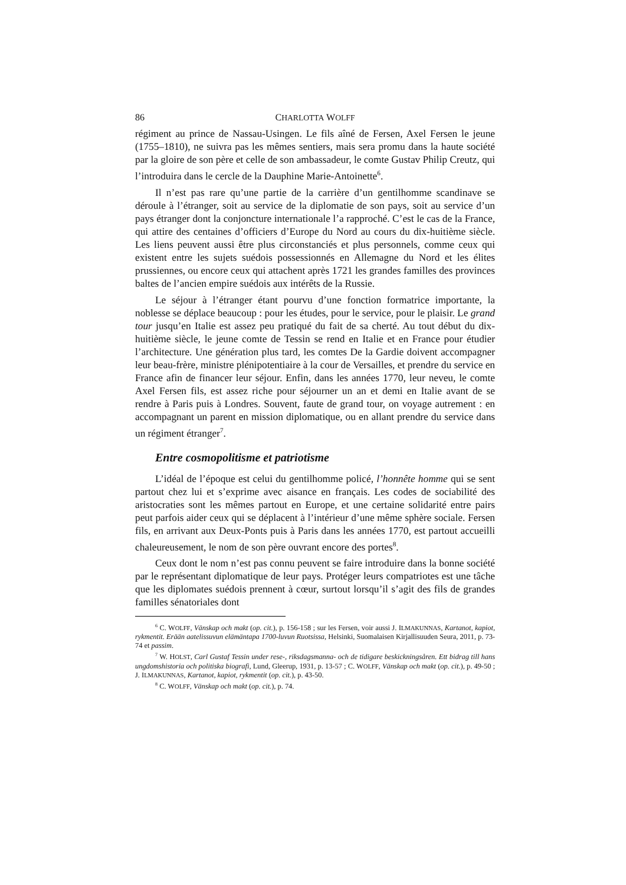86 CHARLOTTA WOLFF
régiment au prince de Nassau-Usingen. Le fils aîné de Fersen, Axel Fersen le jeune (1755–1810), ne suivra pas les mêmes sentiers, mais sera promu dans la haute société par la gloire de son père et celle de son ambassadeur, le comte Gustav Philip Creutz, qui l’introduira dans le cercle de la Dauphine Marie-Antoinette<sup>6</sup>.
Il n’est pas rare qu’une partie de la carrière d’un gentilhomme scandinave se déroule à l’étranger, soit au service de la diplomatie de son pays, soit au service d’un pays étranger dont la conjoncture internationale l’a rapproché. C’est le cas de la France, qui attire des centaines d’officiers d’Europe du Nord au cours du dix-huitième siècle. Les liens peuvent aussi être plus circonstanciés et plus personnels, comme ceux qui existent entre les sujets suédois possessionnés en Allemagne du Nord et les élites prussiennes, ou encore ceux qui attachent après 1721 les grandes familles des provinces baltes de l’ancien empire suédois aux intérêts de la Russie.
Le séjour à l’étranger étant pourvu d’une fonction formatrice importante, la noblesse se déplace beaucoup : pour les études, pour le service, pour le plaisir. Le grand tour jusqu’en Italie est assez peu pratiqué du fait de sa cherté. Au tout début du dix-huitième siècle, le jeune comte de Tessin se rend en Italie et en France pour étudier l’architecture. Une génération plus tard, les comtes De la Gardie doivent accompagner leur beau-frère, ministre plénipotentiaire à la cour de Versailles, et prendre du service en France afin de financer leur séjour. Enfin, dans les années 1770, leur neveu, le comte Axel Fersen fils, est assez riche pour séjourner un an et demi en Italie avant de se rendre à Paris puis à Londres. Souvent, faute de grand tour, on voyage autrement : en accompagnant un parent en mission diplomatique, ou en allant prendre du service dans un régiment étranger<sup>7</sup>.
Entre cosmopolitisme et patriotisme
L’idéal de l’époque est celui du gentilhomme policé, l’honnête homme qui se sent partout chez lui et s’exprime avec aisance en français. Les codes de sociabilité des aristocraties sont les mêmes partout en Europe, et une certaine solidarité entre pairs peut parfois aider ceux qui se déplacent à l’intérieur d’une même sphère sociale. Fersen fils, en arrivant aux Deux-Ponts puis à Paris dans les années 1770, est partout accueilli chaleureusement, le nom de son père ouvrant encore des portes<sup>8</sup>.
Ceux dont le nom n’est pas connu peuvent se faire introduire dans la bonne société par le représentant diplomatique de leur pays. Protéger leurs compatriotes est une tâche que les diplomates suédois prennent à cœur, surtout lorsqu’il s’agit des fils de grandes familles sénatoriales dont
<sup>6</sup> C. WOLFF, Vänskap och makt (op. cit.), p. 156-158 ; sur les Fersen, voir aussi J. ILMAKUNNAS, Kartanot, kapiot, rykmentit. Erään aatelissuvun elämäntapa 1700-luvun Ruotsissa, Helsinki, Suomalaisen Kirjallisuuden Seura, 2011, p. 73-74 et passim.
<sup>7</sup> W. HOLST, Carl Gustaf Tessin under rese-, riksdagsmanna- och de tidigare beskickningsåren. Ett bidrag till hans ungdomshistoria och politiska biografi, Lund, Gleerup, 1931, p. 13-57 ; C. WOLFF, Vänskap och makt (op. cit.), p. 49-50 ; J. ILMAKUNNAS, Kartanot, kapiot, rykmentit (op. cit.), p. 43-50.
<sup>8</sup> C. WOLFF, Vänskap och makt (op. cit.), p. 74.